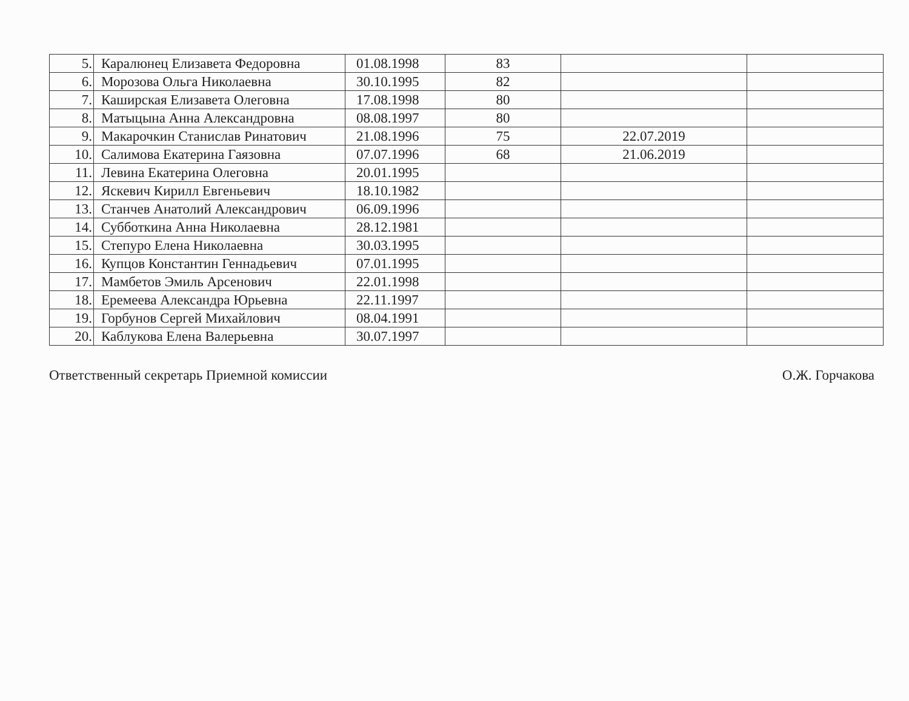| 5. | Каралюнец Елизавета Федоровна | 01.08.1998 | 83 | | |
| 6. | Морозова Ольга Николаевна | 30.10.1995 | 82 | | |
| 7. | Каширская Елизавета Олеговна | 17.08.1998 | 80 | | |
| 8. | Матыцына Анна Александровна | 08.08.1997 | 80 | | |
| 9. | Макарочкин Станислав Ринатович | 21.08.1996 | 75 | 22.07.2019 | |
| 10. | Салимова Екатерина Гаязовна | 07.07.1996 | 68 | 21.06.2019 | |
| 11. | Левина Екатерина Олеговна | 20.01.1995 | | | |
| 12. | Яскевич Кирилл Евгеньевич | 18.10.1982 | | | |
| 13. | Станчев Анатолий Александрович | 06.09.1996 | | | |
| 14. | Субботкина Анна Николаевна | 28.12.1981 | | | |
| 15. | Степуро Елена Николаевна | 30.03.1995 | | | |
| 16. | Купцов Константин Геннадьевич | 07.01.1995 | | | |
| 17. | Мамбетов Эмиль Арсенович | 22.01.1998 | | | |
| 18. | Еремеева Александра Юрьевна | 22.11.1997 | | | |
| 19. | Горбунов Сергей Михайлович | 08.04.1991 | | | |
| 20. | Каблукова Елена Валерьевна | 30.07.1997 | | | |
Ответственный секретарь Приемной комиссии О.Ж. Горчакова